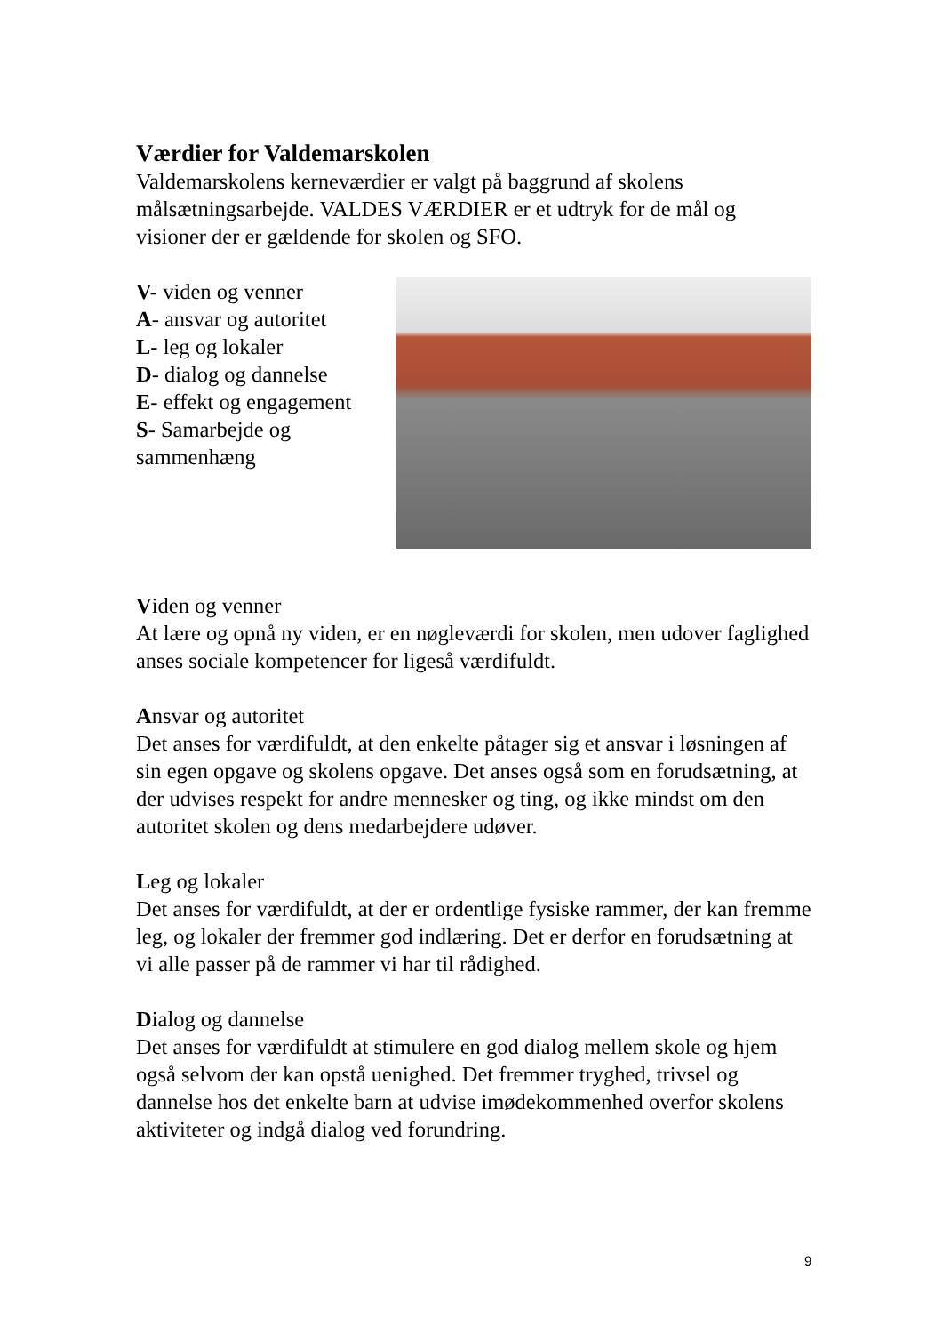Værdier for Valdemarskolen
Valdemarskolens kerneværdier er valgt på baggrund af skolens målsætningsarbejde. VALDES VÆRDIER er et udtryk for de mål og visioner der er gældende for skolen og SFO.
V- viden og venner
A- ansvar og autoritet
L- leg og lokaler
D- dialog og dannelse
E- effekt og engagement
S- Samarbejde og
sammenhæng
Viden og venner
At lære og opnå ny viden, er en nøgleværdi for skolen, men udover faglighed anses sociale kompetencer for ligeså værdifuldt.
Ansvar og autoritet
Det anses for værdifuldt, at den enkelte påtager sig et ansvar i løsningen af sin egen opgave og skolens opgave. Det anses også som en forudsætning, at der udvises respekt for andre mennesker og ting, og ikke mindst om den autoritet skolen og dens medarbejdere udøver.
Leg og lokaler
Det anses for værdifuldt, at der er ordentlige fysiske rammer, der kan fremme leg, og lokaler der fremmer god indlæring. Det er derfor en forudsætning at vi alle passer på de rammer vi har til rådighed.
Dialog og dannelse
Det anses for værdifuldt at stimulere en god dialog mellem skole og hjem også selvom der kan opstå uenighed. Det fremmer tryghed, trivsel og dannelse hos det enkelte barn at udvise imødekommenhed overfor skolens aktiviteter og indgå dialog ved forundring.
9